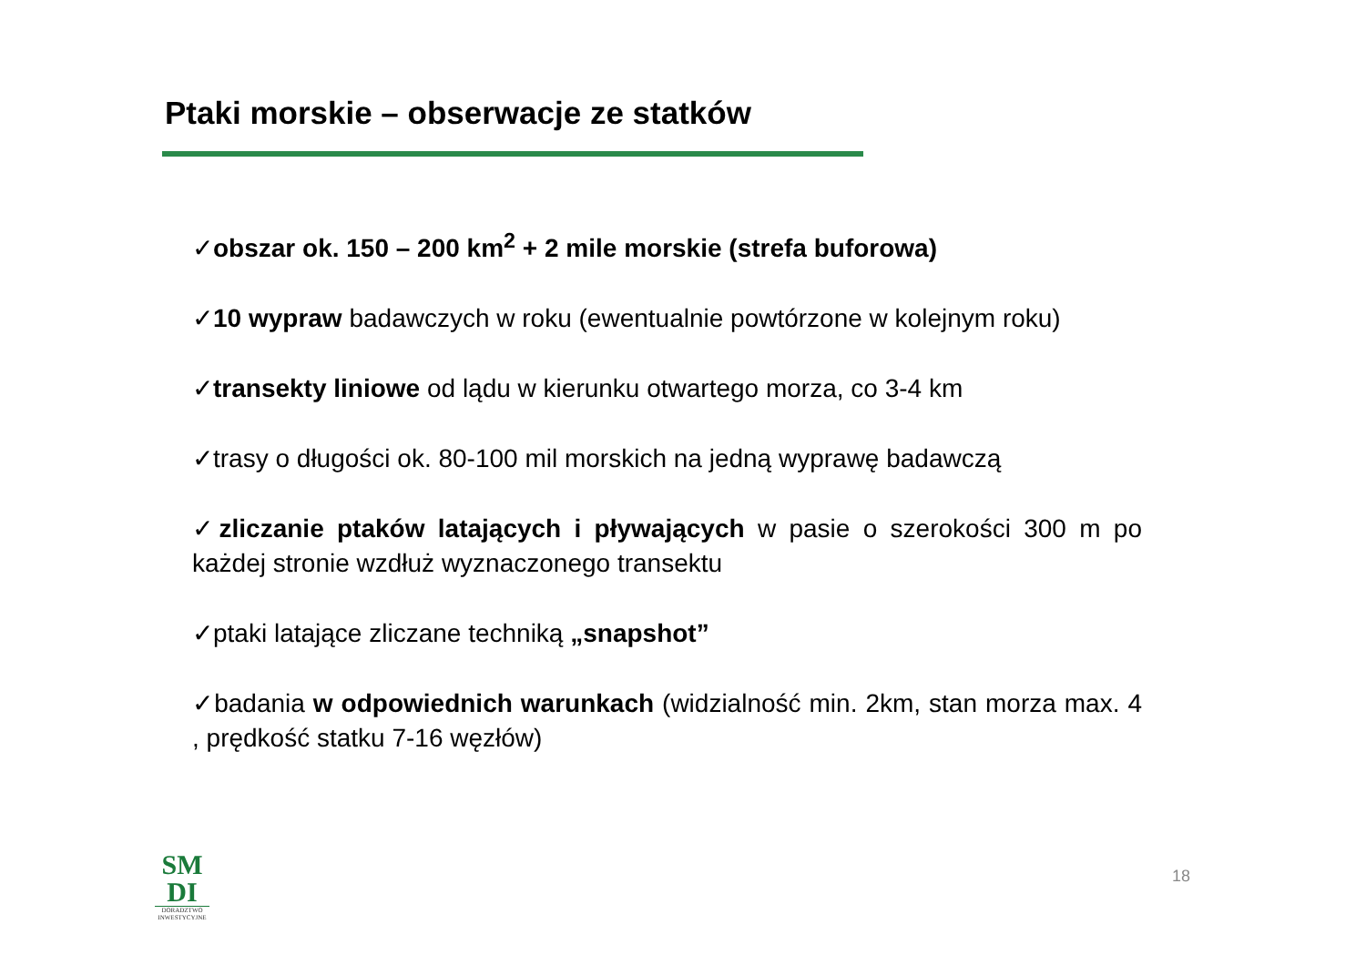Ptaki morskie – obserwacje ze statków
✓obszar ok. 150 – 200 km<sup>2</sup> + 2 mile morskie (strefa buforowa)
✓10 wypraw badawczych w roku (ewentualnie powtórzone w kolejnym roku)
✓transekty liniowe od lądu w kierunku otwartego morza, co 3-4 km
✓trasy o długości ok. 80-100 mil morskich na jedną wyprawę badawczą
✓zliczanie ptaków latających i pływających w pasie o szerokości 300 m po każdej stronie wzdłuż wyznaczonego transektu
✓ptaki latające zliczane techniką „snapshot”
✓badania w odpowiednich warunkach (widzialność min. 2km, stan morza max. 4 , prędkość statku 7-16 węzłów)
SM
DI
DORADZTWO INWESTYCYJNE
18